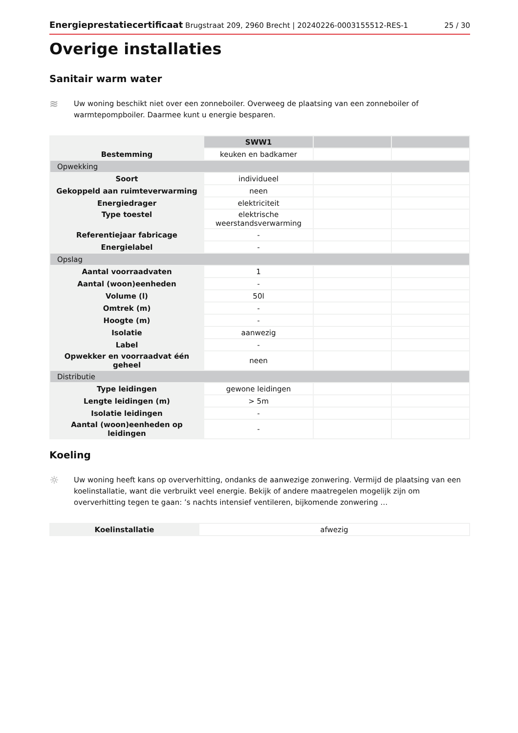Energieprestatiecertificaat Brugstraat 209, 2960 Brecht | 20240226-0003155512-RES-1 25 / 30
Overige installaties
Sanitair warm water
≋
Uw woning beschikt niet over een zonneboiler. Overweeg de plaatsing van een zonneboiler of warmtepompboiler. Daarmee kunt u energie besparen.
| | SWW1 | | |
| Bestemming | keuken en badkamer | | |
| Opwekking | | | |
| Soort | individueel | | |
| Gekoppeld aan ruimteverwarming | neen | | |
| Energiedrager | elektriciteit | | |
| Type toestel | elektrische weerstandsverwarming | | |
| Referentiejaar fabricage | - | | |
| Energielabel | - | | |
| Opslag | | | |
| Aantal voorraadvaten | 1 | | |
| Aantal (woon)eenheden | - | | |
| Volume (l) | 50l | | |
| Omtrek (m) | - | | |
| Hoogte (m) | - | | |
| Isolatie | aanwezig | | |
| Label | - | | |
| Opwekker en voorraadvat één geheel | neen | | |
| Distributie | | | |
| Type leidingen | gewone leidingen | | |
| Lengte leidingen (m) | > 5m | | |
| Isolatie leidingen | - | | |
| Aantal (woon)eenheden op leidingen | - | | |
Koeling
☼
Uw woning heeft kans op oververhitting, ondanks de aanwezige zonwering. Vermijd de plaatsing van een koelinstallatie, want die verbruikt veel energie. Bekijk of andere maatregelen mogelijk zijn om oververhitting tegen te gaan: ’s nachts intensief ventileren, bijkomende zonwering …
| Koelinstallatie | afwezig |